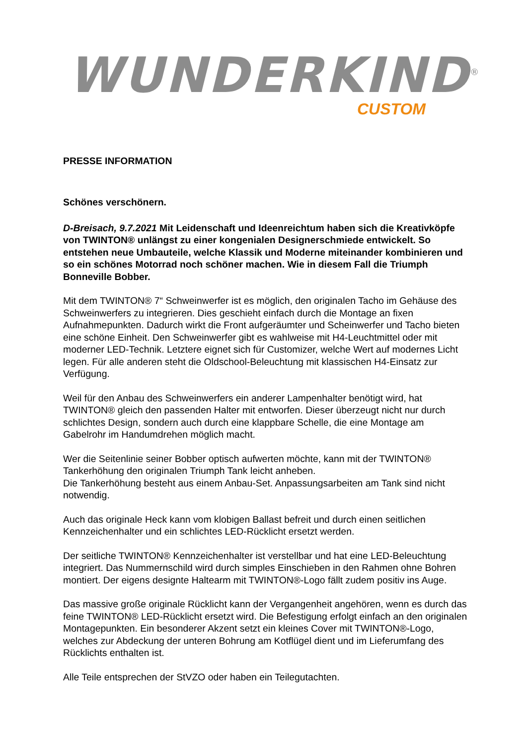WUNDERKIND<sup>®</sup>
CUSTOM
PRESSE INFORMATION
Schönes verschönern.
D-Breisach, 9.7.2021 Mit Leidenschaft und Ideenreichtum haben sich die Kreativköpfe von TWINTON® unlängst zu einer kongenialen Designerschmiede entwickelt. So entstehen neue Umbauteile, welche Klassik und Moderne miteinander kombinieren und so ein schönes Motorrad noch schöner machen. Wie in diesem Fall die Triumph Bonneville Bobber.
Mit dem TWINTON® 7“ Schweinwerfer ist es möglich, den originalen Tacho im Gehäuse des Schweinwerfers zu integrieren. Dies geschieht einfach durch die Montage an fixen Aufnahmepunkten. Dadurch wirkt die Front aufgeräumter und Scheinwerfer und Tacho bieten eine schöne Einheit. Den Schweinwerfer gibt es wahlweise mit H4-Leuchtmittel oder mit moderner LED-Technik. Letztere eignet sich für Customizer, welche Wert auf modernes Licht legen. Für alle anderen steht die Oldschool-Beleuchtung mit klassischen H4-Einsatz zur Verfügung.
Weil für den Anbau des Schweinwerfers ein anderer Lampenhalter benötigt wird, hat TWINTON® gleich den passenden Halter mit entworfen. Dieser überzeugt nicht nur durch schlichtes Design, sondern auch durch eine klappbare Schelle, die eine Montage am Gabelrohr im Handumdrehen möglich macht.
Wer die Seitenlinie seiner Bobber optisch aufwerten möchte, kann mit der TWINTON® Tankerhöhung den originalen Triumph Tank leicht anheben.
Die Tankerhöhung besteht aus einem Anbau-Set. Anpassungsarbeiten am Tank sind nicht notwendig.
Auch das originale Heck kann vom klobigen Ballast befreit und durch einen seitlichen Kennzeichenhalter und ein schlichtes LED-Rücklicht ersetzt werden.
Der seitliche TWINTON® Kennzeichenhalter ist verstellbar und hat eine LED-Beleuchtung integriert. Das Nummernschild wird durch simples Einschieben in den Rahmen ohne Bohren montiert. Der eigens designte Haltearm mit TWINTON®-Logo fällt zudem positiv ins Auge.
Das massive große originale Rücklicht kann der Vergangenheit angehören, wenn es durch das feine TWINTON® LED-Rücklicht ersetzt wird. Die Befestigung erfolgt einfach an den originalen Montagepunkten. Ein besonderer Akzent setzt ein kleines Cover mit TWINTON®-Logo, welches zur Abdeckung der unteren Bohrung am Kotflügel dient und im Lieferumfang des Rücklichts enthalten ist.
Alle Teile entsprechen der StVZO oder haben ein Teilegutachten.